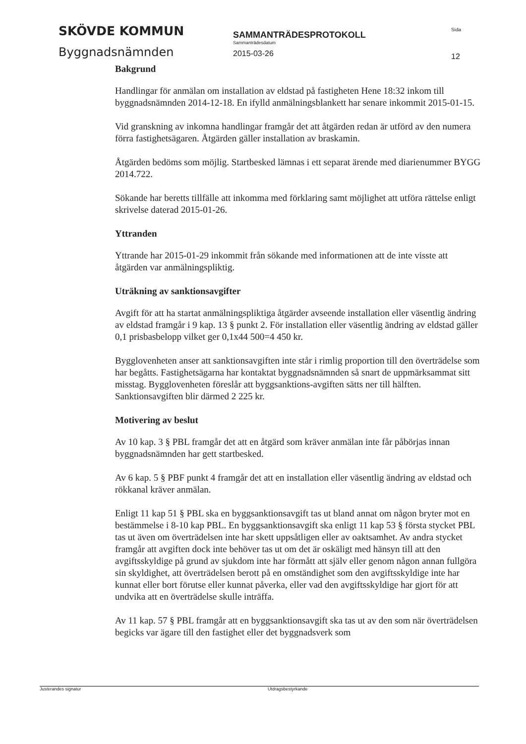SKÖVDE KOMMUN
Byggnadsnämnden
SAMMANTRÄDESPROTOKOLL
Sammanträdesdatum
2015-03-26
Sida
12
Bakgrund
Handlingar för anmälan om installation av eldstad på fastigheten Hene 18:32 inkom till byggnadsnämnden 2014-12-18. En ifylld anmälningsblankett har senare inkommit 2015-01-15.
Vid granskning av inkomna handlingar framgår det att åtgärden redan är utförd av den numera förra fastighetsägaren. Åtgärden gäller installation av braskamin.
Åtgärden bedöms som möjlig. Startbesked lämnas i ett separat ärende med diarienummer BYGG 2014.722.
Sökande har beretts tillfälle att inkomma med förklaring samt möjlighet att utföra rättelse enligt skrivelse daterad 2015-01-26.
Yttranden
Yttrande har 2015-01-29 inkommit från sökande med informationen att de inte visste att åtgärden var anmälningspliktig.
Uträkning av sanktionsavgifter
Avgift för att ha startat anmälningspliktiga åtgärder avseende installation eller väsentlig ändring av eldstad framgår i 9 kap. 13 § punkt 2. För installation eller väsentlig ändring av eldstad gäller 0,1 prisbasbelopp vilket ger 0,1x44 500=4 450 kr.
Bygglovenheten anser att sanktionsavgiften inte står i rimlig proportion till den överträdelse som har begåtts. Fastighetsägarna har kontaktat byggnadsnämnden så snart de uppmärksammat sitt misstag. Bygglovenheten föreslår att byggsanktions-avgiften sätts ner till hälften. Sanktionsavgiften blir därmed 2 225 kr.
Motivering av beslut
Av 10 kap. 3 § PBL framgår det att en åtgärd som kräver anmälan inte får påbörjas innan byggnadsnämnden har gett startbesked.
Av 6 kap. 5 § PBF punkt 4 framgår det att en installation eller väsentlig ändring av eldstad och rökkanal kräver anmälan.
Enligt 11 kap 51 § PBL ska en byggsanktionsavgift tas ut bland annat om någon bryter mot en bestämmelse i 8-10 kap PBL. En byggsanktionsavgift ska enligt 11 kap 53 § första stycket PBL tas ut även om överträdelsen inte har skett uppsåtligen eller av oaktsamhet. Av andra stycket framgår att avgiften dock inte behöver tas ut om det är oskäligt med hänsyn till att den avgiftsskyldige på grund av sjukdom inte har förmått att själv eller genom någon annan fullgöra sin skyldighet, att överträdelsen berott på en omständighet som den avgiftsskyldige inte har kunnat eller bort förutse eller kunnat påverka, eller vad den avgiftsskyldige har gjort för att undvika att en överträdelse skulle inträffa.
Av 11 kap. 57 § PBL framgår att en byggsanktionsavgift ska tas ut av den som när överträdelsen begicks var ägare till den fastighet eller det byggnadsverk som
Justerandes signatur Utdragsbestyrkande